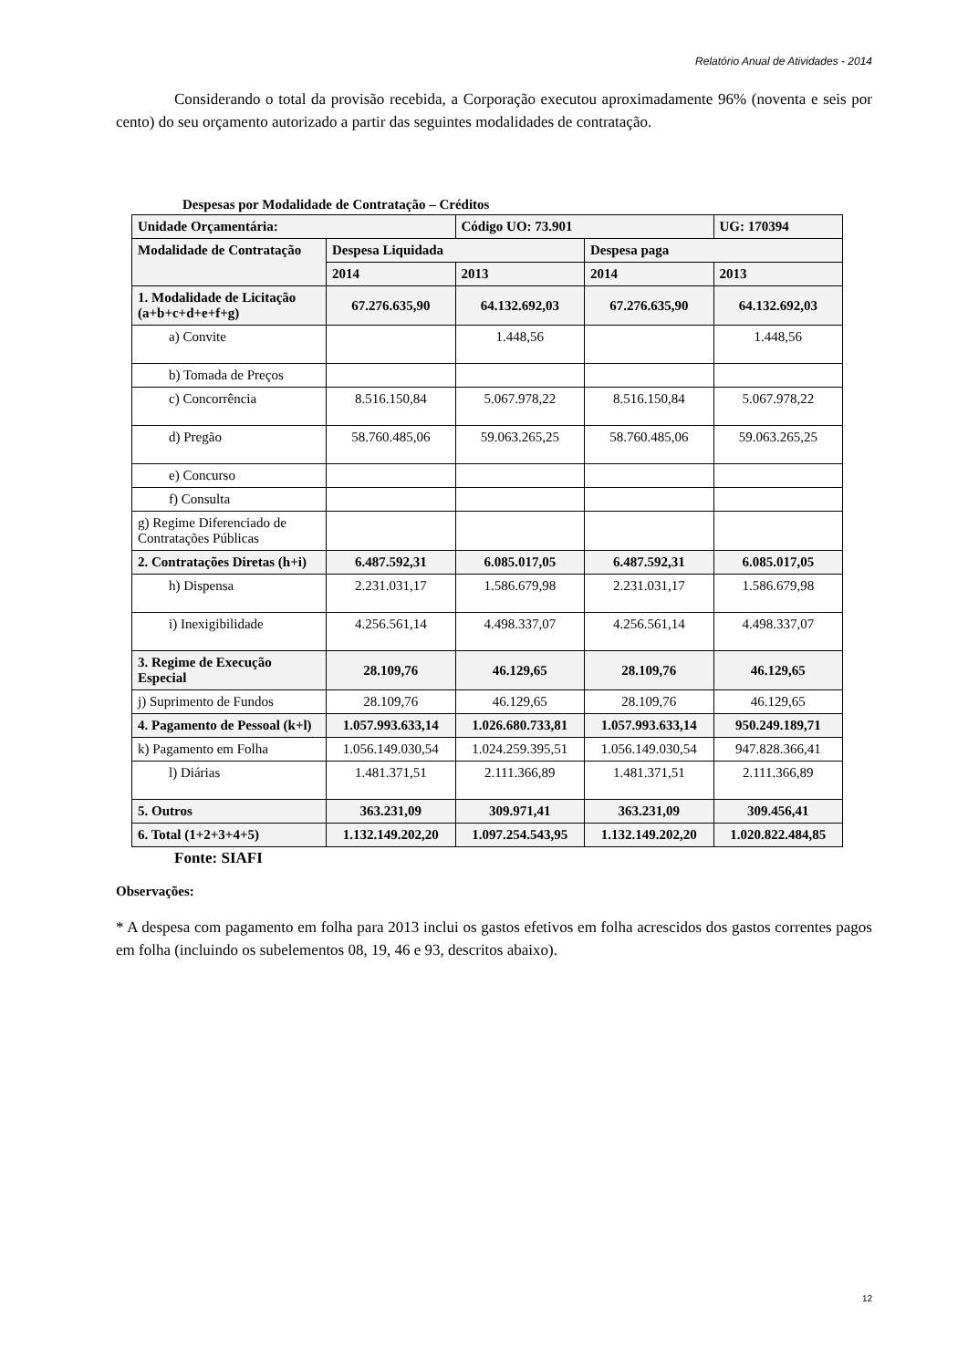Relatório Anual de Atividades - 2014
Considerando o total da provisão recebida, a Corporação executou aproximadamente 96% (noventa e seis por cento) do seu orçamento autorizado a partir das seguintes modalidades de contratação.
Despesas por Modalidade de Contratação – Créditos
| Unidade Orçamentária: | | Código UO: 73.901 | | UG: 170394 |
| --- | --- | --- | --- | --- |
| Modalidade de Contratação | Despesa Liquidada | | Despesa paga | |
| | 2014 | 2013 | 2014 | 2013 |
| 1. Modalidade de Licitação (a+b+c+d+e+f+g) | 67.276.635,90 | 64.132.692,03 | 67.276.635,90 | 64.132.692,03 |
| a) Convite | | 1.448,56 | | 1.448,56 |
| b) Tomada de Preços | | | | |
| c) Concorrência | 8.516.150,84 | 5.067.978,22 | 8.516.150,84 | 5.067.978,22 |
| d) Pregão | 58.760.485,06 | 59.063.265,25 | 58.760.485,06 | 59.063.265,25 |
| e) Concurso | | | | |
| f) Consulta | | | | |
| g) Regime Diferenciado de Contratações Públicas | | | | |
| 2. Contratações Diretas (h+i) | 6.487.592,31 | 6.085.017,05 | 6.487.592,31 | 6.085.017,05 |
| h) Dispensa | 2.231.031,17 | 1.586.679,98 | 2.231.031,17 | 1.586.679,98 |
| i) Inexigibilidade | 4.256.561,14 | 4.498.337,07 | 4.256.561,14 | 4.498.337,07 |
| 3. Regime de Execução Especial | 28.109,76 | 46.129,65 | 28.109,76 | 46.129,65 |
| j) Suprimento de Fundos | 28.109,76 | 46.129,65 | 28.109,76 | 46.129,65 |
| 4. Pagamento de Pessoal (k+l) | 1.057.993.633,14 | 1.026.680.733,81 | 1.057.993.633,14 | 950.249.189,71 |
| k) Pagamento em Folha | 1.056.149.030,54 | 1.024.259.395,51 | 1.056.149.030,54 | 947.828.366,41 |
| l) Diárias | 1.481.371,51 | 2.111.366,89 | 1.481.371,51 | 2.111.366,89 |
| 5. Outros | 363.231,09 | 309.971,41 | 363.231,09 | 309.456,41 |
| 6. Total (1+2+3+4+5) | 1.132.149.202,20 | 1.097.254.543,95 | 1.132.149.202,20 | 1.020.822.484,85 |
Fonte: SIAFI
Observações:
* A despesa com pagamento em folha para 2013 inclui os gastos efetivos em folha acrescidos dos gastos correntes pagos em folha (incluindo os subelementos 08, 19, 46 e 93, descritos abaixo).
12